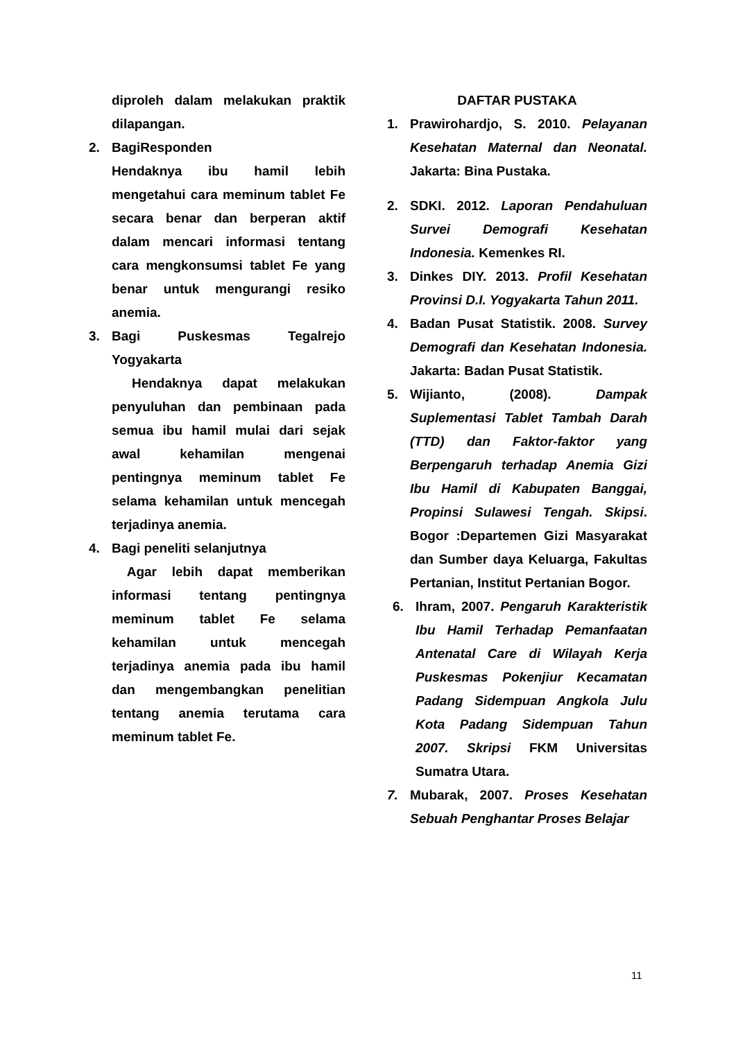diproleh dalam melakukan praktik dilapangan.
2. BagiResponden
Hendaknya ibu hamil lebih mengetahui cara meminum tablet Fe secara benar dan berperan aktif dalam mencari informasi tentang cara mengkonsumsi tablet Fe yang benar untuk mengurangi resiko anemia.
3. Bagi Puskesmas Tegalrejo Yogyakarta
Hendaknya dapat melakukan penyuluhan dan pembinaan pada semua ibu hamil mulai dari sejak awal kehamilan mengenai pentingnya meminum tablet Fe selama kehamilan untuk mencegah terjadinya anemia.
4. Bagi peneliti selanjutnya
Agar lebih dapat memberikan informasi tentang pentingnya meminum tablet Fe selama kehamilan untuk mencegah terjadinya anemia pada ibu hamil dan mengembangkan penelitian tentang anemia terutama cara meminum tablet Fe.
DAFTAR PUSTAKA
1. Prawirohardjo, S. 2010. Pelayanan Kesehatan Maternal dan Neonatal. Jakarta: Bina Pustaka.
2. SDKI. 2012. Laporan Pendahuluan Survei Demografi Kesehatan Indonesia. Kemenkes RI.
3. Dinkes DIY. 2013. Profil Kesehatan Provinsi D.I. Yogyakarta Tahun 2011.
4. Badan Pusat Statistik. 2008. Survey Demografi dan Kesehatan Indonesia. Jakarta: Badan Pusat Statistik.
5. Wijianto, (2008). Dampak Suplementasi Tablet Tambah Darah (TTD) dan Faktor-faktor yang Berpengaruh terhadap Anemia Gizi Ibu Hamil di Kabupaten Banggai, Propinsi Sulawesi Tengah. Skipsi. Bogor :Departemen Gizi Masyarakat dan Sumber daya Keluarga, Fakultas Pertanian, Institut Pertanian Bogor.
6. Ihram, 2007. Pengaruh Karakteristik Ibu Hamil Terhadap Pemanfaatan Antenatal Care di Wilayah Kerja Puskesmas Pokenjiur Kecamatan Padang Sidempuan Angkola Julu Kota Padang Sidempuan Tahun 2007. Skripsi FKM Universitas Sumatra Utara.
7. Mubarak, 2007. Proses Kesehatan Sebuah Penghantar Proses Belajar
11